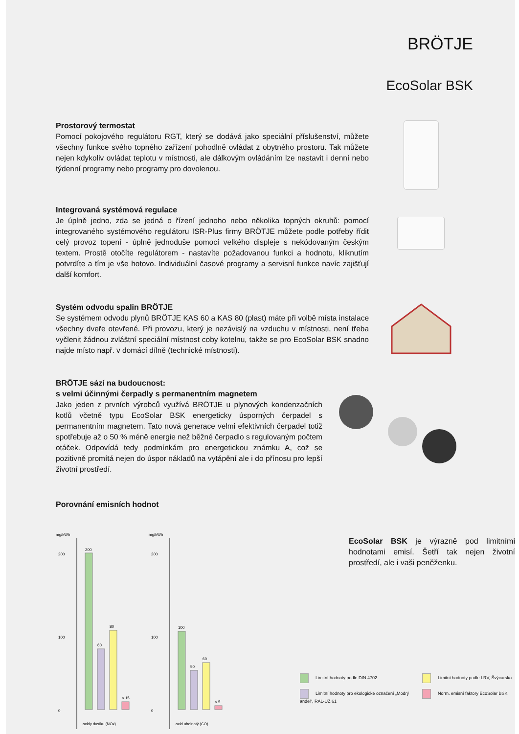BRÖTJE
EcoSolar BSK
Prostorový termostat
Pomocí pokojového regulátoru RGT, který se dodává jako speciální příslušenství, můžete všechny funkce svého topného zařízení pohodlně ovládat z obytného prostoru. Tak můžete nejen kdykoliv ovládat teplotu v místnosti, ale dálkovým ovládáním lze nastavit i denní nebo týdenní programy nebo programy pro dovolenou.
Integrovaná systémová regulace
Je úplně jedno, zda se jedná o řízení jednoho nebo několika topných okruhů: pomocí integrovaného systémového regulátoru ISR-Plus firmy BRÖTJE můžete podle potřeby řídit celý provoz topení - úplně jednoduše pomocí velkého displeje s nekódovaným českým textem. Prostě otočíte regulátorem - nastavíte požadovanou funkci a hodnotu, kliknutím potvrdíte a tím je vše hotovo. Individuální časové programy a servisní funkce navíc zajišťují další komfort.
Systém odvodu spalin BRÖTJE
Se systémem odvodu plynů BRÖTJE KAS 60 a KAS 80 (plast) máte při volbě místa instalace všechny dveře otevřené. Při provozu, který je nezávislý na vzduchu v místnosti, není třeba vyčlenit žádnou zvláštní speciální místnost coby kotelnu, takže se pro EcoSolar BSK snadno najde místo např. v domácí dílně (technické místnosti).
BRÖTJE sází na budoucnost:
s velmi účinnými čerpadly s permanentním magnetem
Jako jeden z prvních výrobců využívá BRÖTJE u plynových kondenzačních kotlů včetně typu EcoSolar BSK energeticky úsporných čerpadel s permanentním magnetem. Tato nová generace velmi efektivních čerpadel totiž spotřebuje až o 50 % méně energie než běžné čerpadlo s regulovaným počtem otáček. Odpovídá tedy podmínkám pro energetickou známku A, což se pozitivně promítá nejen do úspor nákladů na vytápění ale i do přínosu pro lepší životní prostředí.
Porovnání emisních hodnot
mg/kWh
200
100
0
200
60
80
< 15
oxidy dusíku (NOx)
mg/kWh
200
100
0
100
50
60
< 5
oxid uhelnatý (CO)
EcoSolar BSK je výrazně pod limitními hodnotami emisí. Šetří tak nejen životní prostředí, ale i vaši peněženku.
Limitní hodnoty podle DIN 4702
Limitní hodnoty podle LRV, Švýcarsko
Limitní hodnoty pro ekologické označení „Modrý anděl“, RAL-UZ 61
Norm. emisní faktory EcoSolar BSK